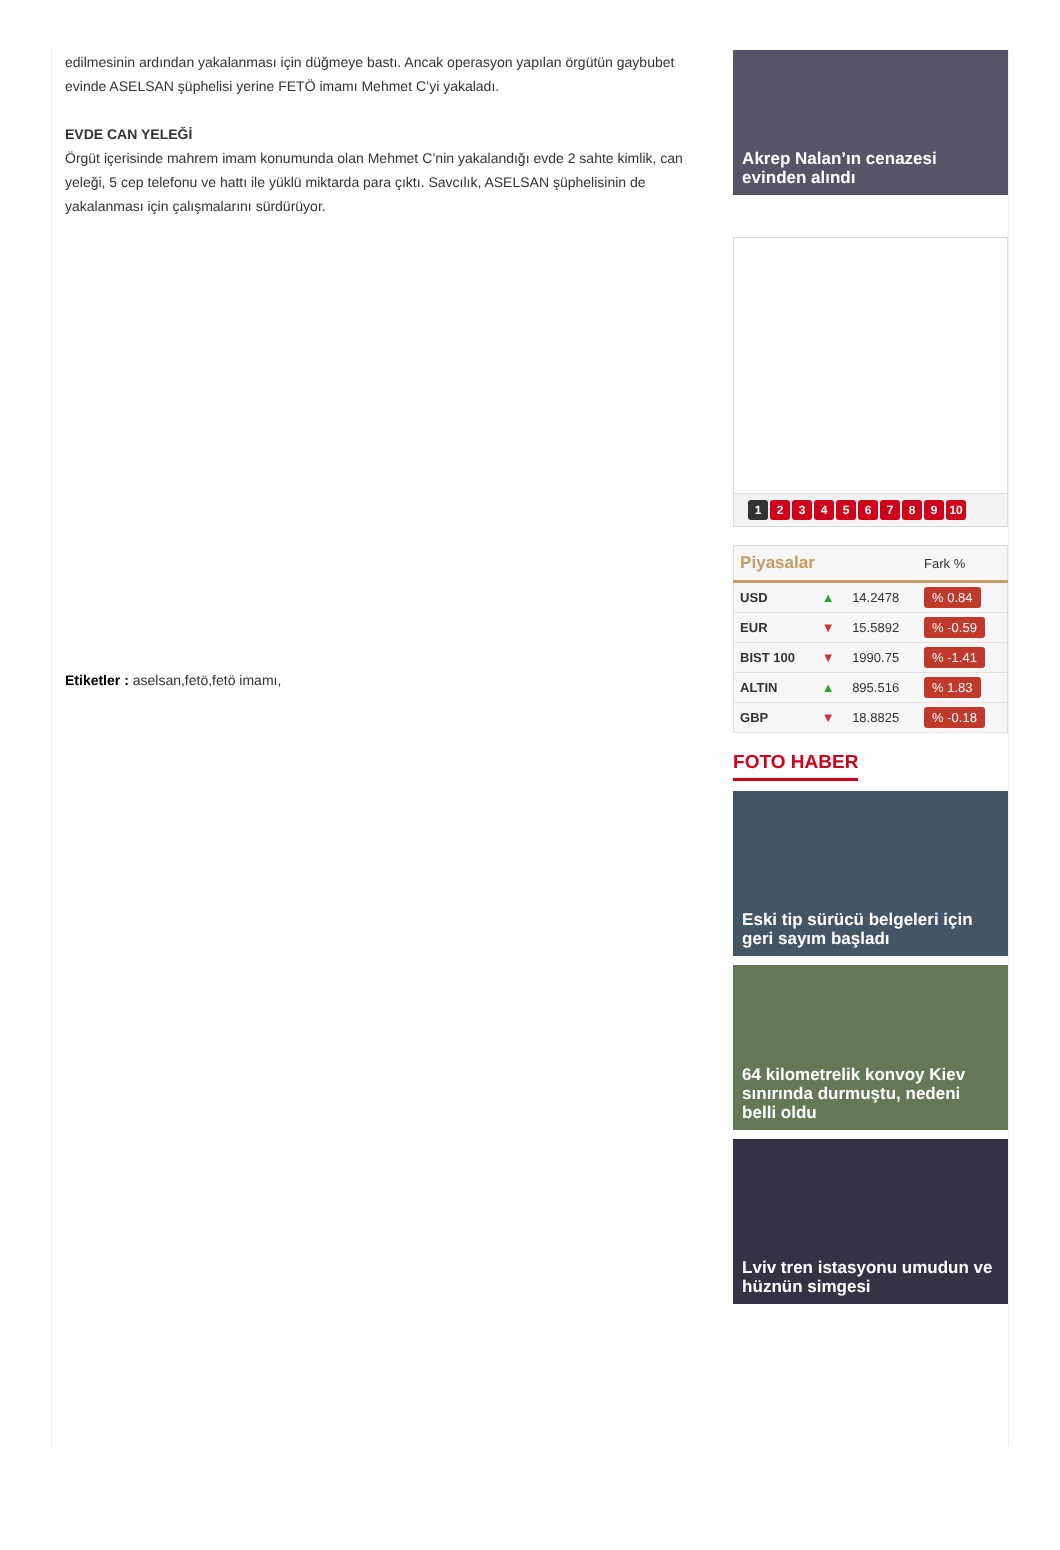edilmesinin ardından yakalanması için düğmeye bastı. Ancak operasyon yapılan örgütün gaybubet evinde ASELSAN şüphelisi yerine FETÖ imamı Mehmet C’yi yakaladı.
EVDE CAN YELEĞİ
Örgüt içerisinde mahrem imam konumunda olan Mehmet C’nin yakalandığı evde 2 sahte kimlik, can yeleği, 5 cep telefonu ve hattı ile yüklü miktarda para çıktı. Savcılık, ASELSAN şüphelisinin de yakalanması için çalışmalarını sürdürüyor.
Etiketler : aselsan,fetö,fetö imamı,
Akrep Nalan’ın cenazesi evinden alındı
123456789 10
| Piyasalar | | | Fark % |
| --- | --- | --- | --- |
| USD | ▲ | 14.2478 | % 0.84 |
| EUR | ▼ | 15.5892 | % -0.59 |
| BIST 100 | ▼ | 1990.75 | % -1.41 |
| ALTIN | ▲ | 895.516 | % 1.83 |
| GBP | ▼ | 18.8825 | % -0.18 |
FOTO HABER
Eski tip sürücü belgeleri için geri sayım başladı
64 kilometrelik konvoy Kiev sınırında durmuştu, nedeni belli oldu
Lviv tren istasyonu umudun ve hüznün simgesi